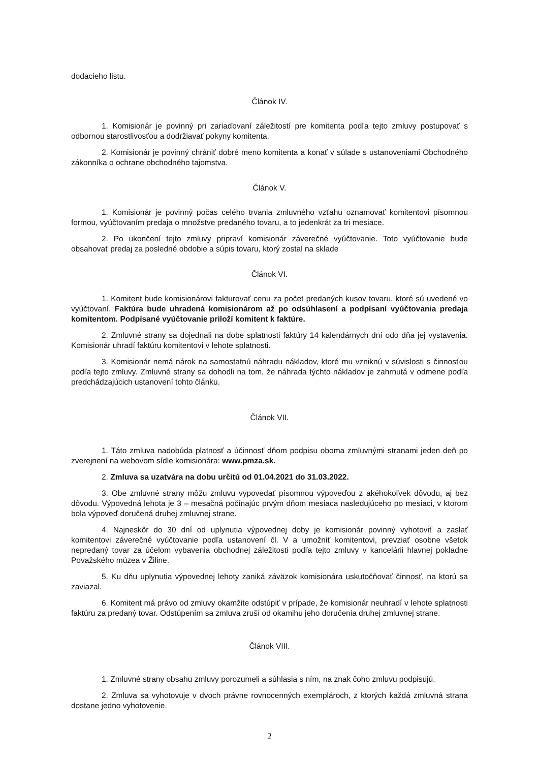dodacieho listu.
Článok IV.
1. Komisionár je povinný pri zariaďovaní záležitostí pre komitenta podľa tejto zmluvy postupovať s odbornou starostlivosťou a dodržiavať pokyny komitenta.
2. Komisionár je povinný chrániť dobré meno komitenta a konať v súlade s ustanoveniami Obchodného zákonníka o ochrane obchodného tajomstva.
Článok V.
1. Komisionár je povinný počas celého trvania zmluvného vzťahu oznamovať komitentovi písomnou formou, vyúčtovaním predaja o množstve predaného tovaru, a to jedenkrát za tri mesiace.
2. Po ukončení tejto zmluvy pripraví komisionár záverečné vyúčtovanie. Toto vyúčtovanie bude obsahovať predaj za posledné obdobie a súpis tovaru, ktorý zostal na sklade
Článok VI.
1. Komitent bude komisionárovi fakturovať cenu za počet predaných kusov tovaru, ktoré sú uvedené vo vyúčtovaní. Faktúra bude uhradená komisionárom až po odsúhlasení a podpísaní vyúčtovania predaja komitentom. Podpísané vyúčtovanie priloží komitent k faktúre.
2. Zmluvné strany sa dojednali na dobe splatnosti faktúry 14 kalendárnych dní odo dňa jej vystavenia. Komisionár uhradí faktúru komitentovi v lehote splatnosti.
3. Komisionár nemá nárok na samostatnú náhradu nákladov, ktoré mu vzniknú v súvislosti s činnosťou podľa tejto zmluvy. Zmluvné strany sa dohodli na tom, že náhrada týchto nákladov je zahrnutá v odmene podľa predchádzajúcich ustanovení tohto článku.
Článok VII.
1. Táto zmluva nadobúda platnosť a účinnosť dňom podpisu oboma zmluvnými stranami jeden deň po zverejnení na webovom sídle komisionára: www.pmza.sk.
2. Zmluva sa uzatvára na dobu určitú od 01.04.2021 do 31.03.2022.
3. Obe zmluvné strany môžu zmluvu vypovedať písomnou výpoveďou z akéhokoľvek dôvodu, aj bez dôvodu. Výpovedná lehota je 3 – mesačná počínajúc prvým dňom mesiaca nasledujúceho po mesiaci, v ktorom bola výpoveď doručená druhej zmluvnej strane.
4. Najneskôr do 30 dní od uplynutia výpovednej doby je komisionár povinný vyhotoviť a zaslať komitentovi záverečné vyúčtovanie podľa ustanovení čl. V a umožniť komitentovi, prevziať osobne všetok nepredaný tovar za účelom vybavenia obchodnej záležitosti podľa tejto zmluvy v kancelárii hlavnej pokladne Považského múzea v Žiline.
5. Ku dňu uplynutia výpovednej lehoty zaniká záväzok komisionára uskutočňovať činnosť, na ktorú sa zaviazal.
6. Komitent má právo od zmluvy okamžite odstúpiť v prípade, že komisionár neuhradí v lehote splatnosti faktúru za predaný tovar. Odstúpením sa zmluva zruší od okamihu jeho doručenia druhej zmluvnej strane.
Článok VIII.
1. Zmluvné strany obsahu zmluvy porozumeli a súhlasia s ním, na znak čoho zmluvu podpisujú.
2. Zmluva sa vyhotovuje v dvoch právne rovnocenných exemplároch, z ktorých každá zmluvná strana dostane jedno vyhotovenie.
2